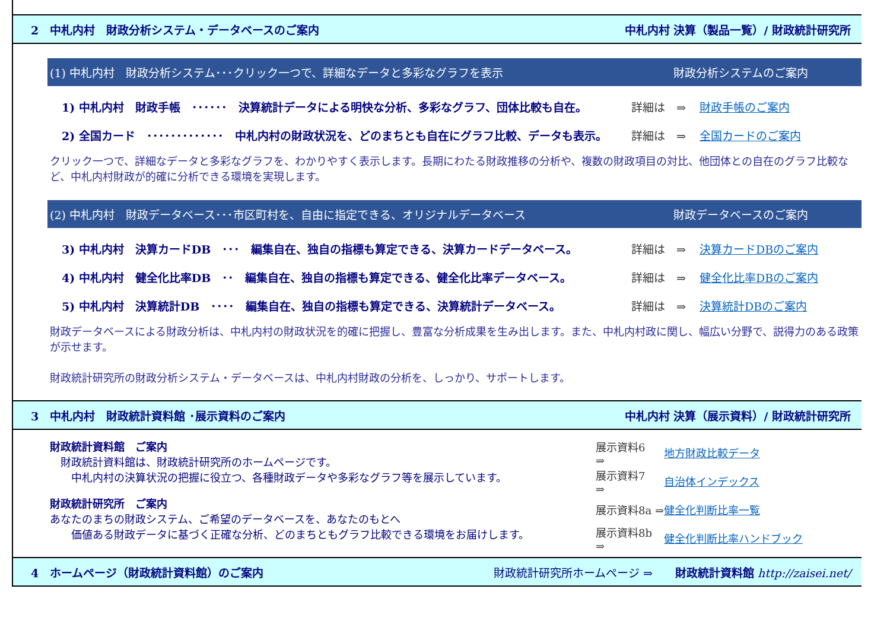2　中札内村　財政分析システム・データベースのご案内 中札内村 決算（製品一覧）/ 財政統計研究所
(1) 中札内村　財政分析システム･･･クリック一つで、詳細なデータと多彩なグラフを表示 財政分析システムのご案内
1) 中札内村　財政手帳　･･････　決算統計データによる明快な分析、多彩なグラフ、団体比較も自在。 詳細は　⇒ 財政手帳のご案内
2) 全国カード　･････････････　中札内村の財政状況を、どのまちとも自在にグラフ比較、データも表示。 詳細は　⇒ 全国カードのご案内
クリック一つで、詳細なデータと多彩なグラフを、わかりやすく表示します。長期にわたる財政推移の分析や、複数の財政項目の対比、他団体との自在のグラフ比較など、中札内村財政が的確に分析できる環境を実現します。
(2) 中札内村　財政データベース･･･市区町村を、自由に指定できる、オリジナルデータベース 財政データベースのご案内
3) 中札内村　決算カードDB　･･･　編集自在、独自の指標も算定できる、決算カードデータベース。 詳細は　⇒ 決算カードDBのご案内
4) 中札内村　健全化比率DB　･･　編集自在、独自の指標も算定できる、健全化比率データベース。 詳細は　⇒ 健全化比率DBのご案内
5) 中札内村　決算統計DB　････　編集自在、独自の指標も算定できる、決算統計データベース。 詳細は　⇒ 決算統計DBのご案内
財政データベースによる財政分析は、中札内村の財政状況を的確に把握し、豊富な分析成果を生み出します。また、中札内村政に関し、幅広い分野で、説得力のある政策が示せます。
財政統計研究所の財政分析システム・データベースは、中札内村財政の分析を、しっかり、サポートします。
3　中札内村　財政統計資料館 ･展示資料のご案内 中札内村 決算（展示資料）/ 財政統計研究所
財政統計資料館　ご案内
　財政統計資料館は、財政統計研究所のホームページです。
　　中札内村の決算状況の把握に役立つ、各種財政データや多彩なグラフ等を展示しています。
展示資料6　⇒ 地方財政比較データ
展示資料7　⇒ 自治体インデックス
財政統計研究所　ご案内
あなたのまちの財政システム、ご希望のデータベースを、あなたのもとへ
　　価値ある財政データに基づく正確な分析、どのまちともグラフ比較できる環境をお届けします。
展示資料8a ⇒ 健全化判断比率一覧
展示資料8b ⇒ 健全化判断比率ハンドブック
4　ホームページ（財政統計資料館）のご案内 財政統計研究所ホームページ ⇒　　財政統計資料館 http://zaisei.net/